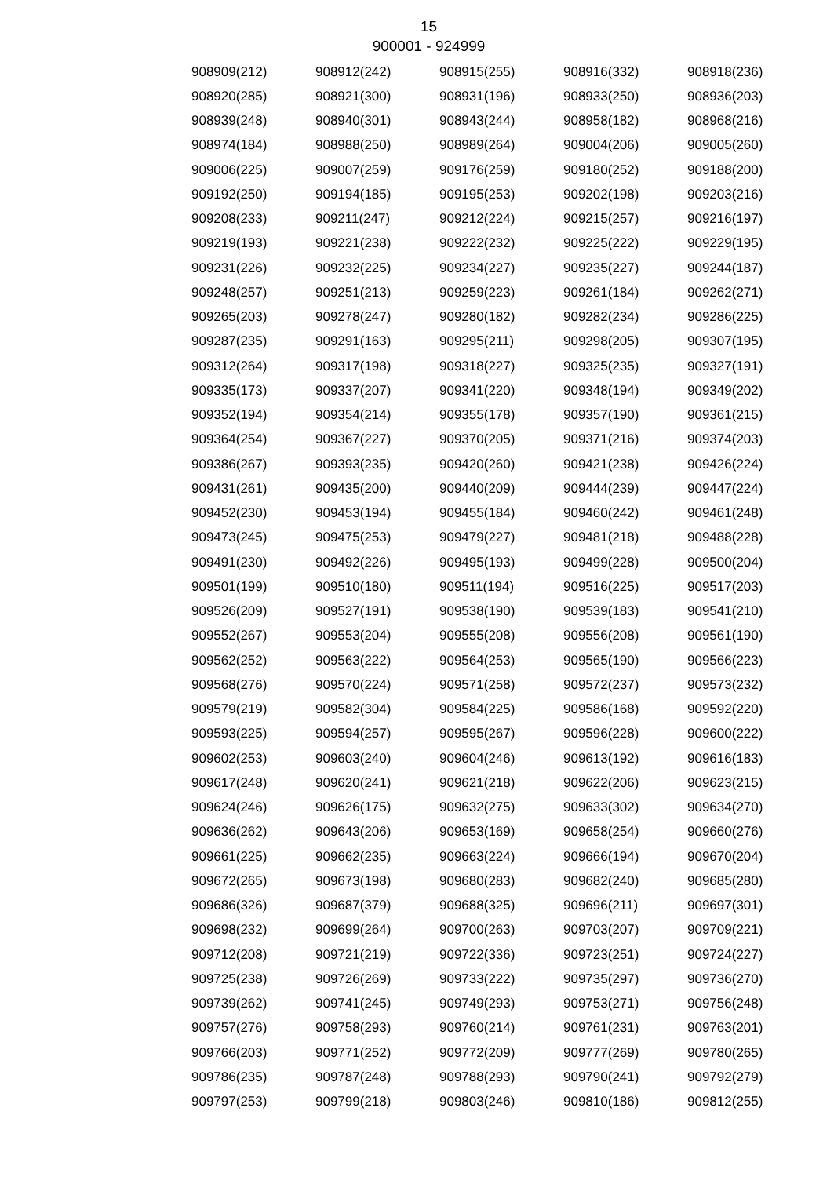15
900001 - 924999
| 908909(212) | 908912(242) | 908915(255) | 908916(332) | 908918(236) |
| 908920(285) | 908921(300) | 908931(196) | 908933(250) | 908936(203) |
| 908939(248) | 908940(301) | 908943(244) | 908958(182) | 908968(216) |
| 908974(184) | 908988(250) | 908989(264) | 909004(206) | 909005(260) |
| 909006(225) | 909007(259) | 909176(259) | 909180(252) | 909188(200) |
| 909192(250) | 909194(185) | 909195(253) | 909202(198) | 909203(216) |
| 909208(233) | 909211(247) | 909212(224) | 909215(257) | 909216(197) |
| 909219(193) | 909221(238) | 909222(232) | 909225(222) | 909229(195) |
| 909231(226) | 909232(225) | 909234(227) | 909235(227) | 909244(187) |
| 909248(257) | 909251(213) | 909259(223) | 909261(184) | 909262(271) |
| 909265(203) | 909278(247) | 909280(182) | 909282(234) | 909286(225) |
| 909287(235) | 909291(163) | 909295(211) | 909298(205) | 909307(195) |
| 909312(264) | 909317(198) | 909318(227) | 909325(235) | 909327(191) |
| 909335(173) | 909337(207) | 909341(220) | 909348(194) | 909349(202) |
| 909352(194) | 909354(214) | 909355(178) | 909357(190) | 909361(215) |
| 909364(254) | 909367(227) | 909370(205) | 909371(216) | 909374(203) |
| 909386(267) | 909393(235) | 909420(260) | 909421(238) | 909426(224) |
| 909431(261) | 909435(200) | 909440(209) | 909444(239) | 909447(224) |
| 909452(230) | 909453(194) | 909455(184) | 909460(242) | 909461(248) |
| 909473(245) | 909475(253) | 909479(227) | 909481(218) | 909488(228) |
| 909491(230) | 909492(226) | 909495(193) | 909499(228) | 909500(204) |
| 909501(199) | 909510(180) | 909511(194) | 909516(225) | 909517(203) |
| 909526(209) | 909527(191) | 909538(190) | 909539(183) | 909541(210) |
| 909552(267) | 909553(204) | 909555(208) | 909556(208) | 909561(190) |
| 909562(252) | 909563(222) | 909564(253) | 909565(190) | 909566(223) |
| 909568(276) | 909570(224) | 909571(258) | 909572(237) | 909573(232) |
| 909579(219) | 909582(304) | 909584(225) | 909586(168) | 909592(220) |
| 909593(225) | 909594(257) | 909595(267) | 909596(228) | 909600(222) |
| 909602(253) | 909603(240) | 909604(246) | 909613(192) | 909616(183) |
| 909617(248) | 909620(241) | 909621(218) | 909622(206) | 909623(215) |
| 909624(246) | 909626(175) | 909632(275) | 909633(302) | 909634(270) |
| 909636(262) | 909643(206) | 909653(169) | 909658(254) | 909660(276) |
| 909661(225) | 909662(235) | 909663(224) | 909666(194) | 909670(204) |
| 909672(265) | 909673(198) | 909680(283) | 909682(240) | 909685(280) |
| 909686(326) | 909687(379) | 909688(325) | 909696(211) | 909697(301) |
| 909698(232) | 909699(264) | 909700(263) | 909703(207) | 909709(221) |
| 909712(208) | 909721(219) | 909722(336) | 909723(251) | 909724(227) |
| 909725(238) | 909726(269) | 909733(222) | 909735(297) | 909736(270) |
| 909739(262) | 909741(245) | 909749(293) | 909753(271) | 909756(248) |
| 909757(276) | 909758(293) | 909760(214) | 909761(231) | 909763(201) |
| 909766(203) | 909771(252) | 909772(209) | 909777(269) | 909780(265) |
| 909786(235) | 909787(248) | 909788(293) | 909790(241) | 909792(279) |
| 909797(253) | 909799(218) | 909803(246) | 909810(186) | 909812(255) |